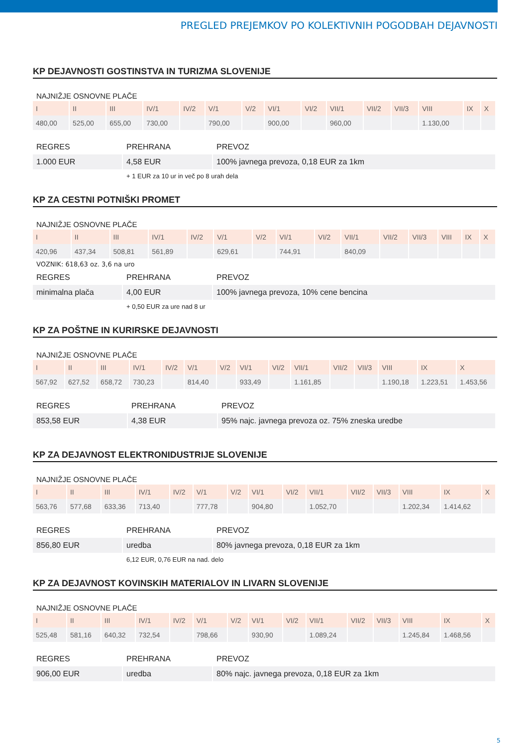PREGLED PREJEMKOV PO KOLEKTIVNIH POGODBAH DEJAVNOSTI
KP DEJAVNOSTI GOSTINSTVA IN TURIZMA SLOVENIJE
NAJNIŽJE OSNOVNE PLAČE
| I | II | III | IV/1 | IV/2 | V/1 | V/2 | VI/1 | VI/2 | VII/1 | VII/2 | VII/3 | VIII | IX | X |
| --- | --- | --- | --- | --- | --- | --- | --- | --- | --- | --- | --- | --- | --- | --- |
| 480,00 | 525,00 | 655,00 | 730,00 | | 790,00 | | 900,00 | | 960,00 | | | 1.130,00 | | |
| REGRES | PREHRANA | PREVOZ |
| --- | --- | --- |
| 1.000 EUR | 4,58 EUR | 100% javnega prevoza, 0,18 EUR za 1km |
| | + 1 EUR za 10 ur in več po 8 urah dela | |
KP ZA CESTNI POTNIŠKI PROMET
NAJNIŽJE OSNOVNE PLAČE
| I | II | III | IV/1 | IV/2 | V/1 | V/2 | VI/1 | VI/2 | VII/1 | VII/2 | VII/3 | VIII | IX | X |
| --- | --- | --- | --- | --- | --- | --- | --- | --- | --- | --- | --- | --- | --- | --- |
| 420,96 | 437,34 | 508,81 | 561,89 | | 629,61 | | 744,91 | | 840,09 | | | | | |
VOZNIK: 618,63 oz. 3,6 na uro
| REGRES | PREHRANA | PREVOZ |
| --- | --- | --- |
| minimalna plača | 4,00 EUR | 100% javnega prevoza, 10% cene bencina |
| | + 0,50 EUR za ure nad 8 ur | |
KP ZA POŠTNE IN KURIRSKE DEJAVNOSTI
NAJNIŽJE OSNOVNE PLAČE
| I | II | III | IV/1 | IV/2 | V/1 | V/2 | VI/1 | VI/2 | VII/1 | VII/2 | VII/3 | VIII | IX | X |
| --- | --- | --- | --- | --- | --- | --- | --- | --- | --- | --- | --- | --- | --- | --- |
| 567,92 | 627,52 | 658,72 | 730,23 | | 814,40 | | 933,49 | | 1.161,85 | | | 1.190,18 | 1.223,51 | 1.453,56 |
| REGRES | PREHRANA | PREVOZ |
| --- | --- | --- |
| 853,58 EUR | 4,38 EUR | 95% najc. javnega prevoza oz. 75% zneska uredbe |
KP ZA DEJAVNOST ELEKTRONIDUSTRIJE SLOVENIJE
NAJNIŽJE OSNOVNE PLAČE
| I | II | III | IV/1 | IV/2 | V/1 | V/2 | VI/1 | VI/2 | VII/1 | VII/2 | VII/3 | VIII | IX | X |
| --- | --- | --- | --- | --- | --- | --- | --- | --- | --- | --- | --- | --- | --- | --- |
| 563,76 | 577,68 | 633,36 | 713,40 | | 777,78 | | 904,80 | | 1.052,70 | | | 1.202,34 | 1.414,62 | |
| REGRES | PREHRANA | PREVOZ |
| --- | --- | --- |
| 856,80 EUR | uredba | 80% javnega prevoza, 0,18 EUR za 1km |
| | 6,12 EUR, 0,76 EUR na nad. delo | |
KP ZA DEJAVNOST KOVINSKIH MATERIALOV IN LIVARN SLOVENIJE
NAJNIŽJE OSNOVNE PLAČE
| I | II | III | IV/1 | IV/2 | V/1 | V/2 | VI/1 | VI/2 | VII/1 | VII/2 | VII/3 | VIII | IX | X |
| --- | --- | --- | --- | --- | --- | --- | --- | --- | --- | --- | --- | --- | --- | --- |
| 525,48 | 581,16 | 640,32 | 732,54 | | 798,66 | | 930,90 | | 1.089,24 | | | 1.245,84 | 1.468,56 | |
| REGRES | PREHRANA | PREVOZ |
| --- | --- | --- |
| 906,00 EUR | uredba | 80% najc. javnega prevoza, 0,18 EUR za 1km |
5